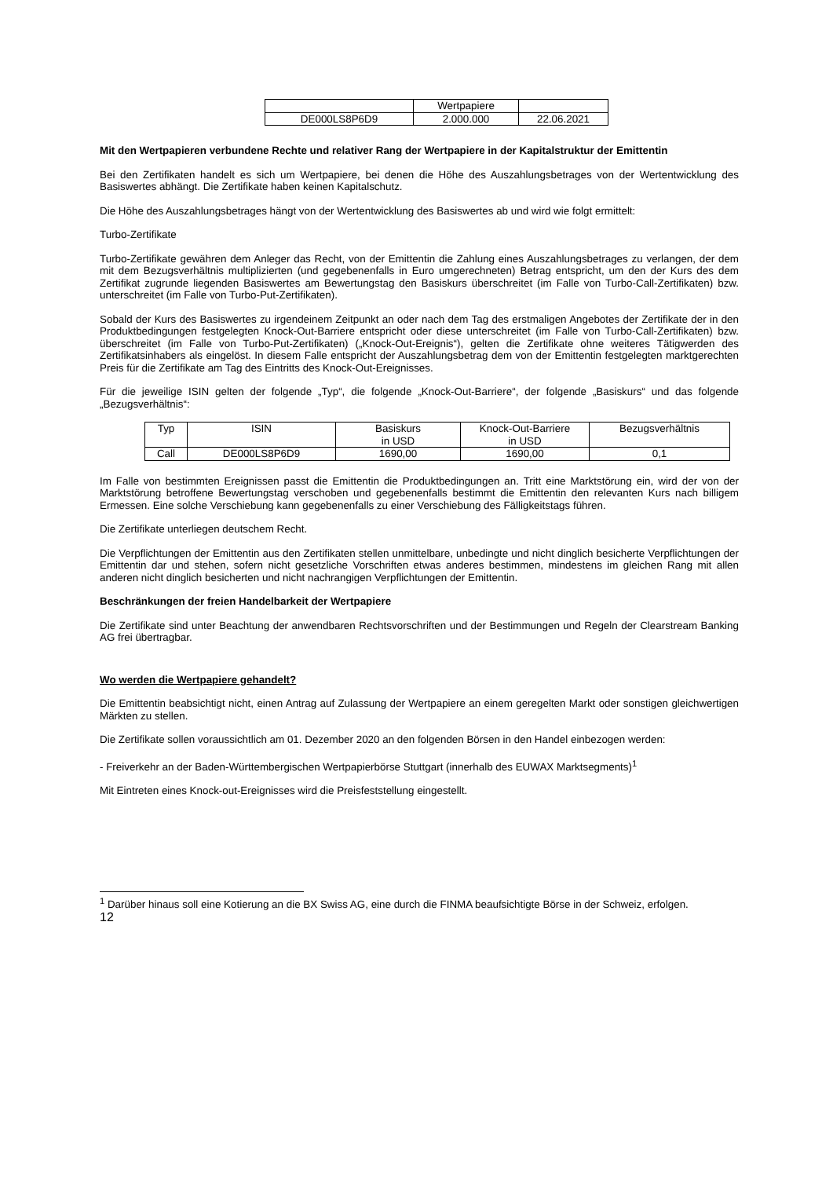| | Wertpapiere | |
| DE000LS8P6D9 | 2.000.000 | 22.06.2021 |
Mit den Wertpapieren verbundene Rechte und relativer Rang der Wertpapiere in der Kapitalstruktur der Emittentin
Bei den Zertifikaten handelt es sich um Wertpapiere, bei denen die Höhe des Auszahlungsbetrages von der Wertentwicklung des Basiswertes abhängt. Die Zertifikate haben keinen Kapitalschutz.
Die Höhe des Auszahlungsbetrages hängt von der Wertentwicklung des Basiswertes ab und wird wie folgt ermittelt:
Turbo-Zertifikate
Turbo-Zertifikate gewähren dem Anleger das Recht, von der Emittentin die Zahlung eines Auszahlungsbetrages zu verlangen, der dem mit dem Bezugsverhältnis multiplizierten (und gegebenenfalls in Euro umgerechneten) Betrag entspricht, um den der Kurs des dem Zertifikat zugrunde liegenden Basiswertes am Bewertungstag den Basiskurs überschreitet (im Falle von Turbo-Call-Zertifikaten) bzw. unterschreitet (im Falle von Turbo-Put-Zertifikaten).
Sobald der Kurs des Basiswertes zu irgendeinem Zeitpunkt an oder nach dem Tag des erstmaligen Angebotes der Zertifikate der in den Produktbedingungen festgelegten Knock-Out-Barriere entspricht oder diese unterschreitet (im Falle von Turbo-Call-Zertifikaten) bzw. überschreitet (im Falle von Turbo-Put-Zertifikaten) („Knock-Out-Ereignis“), gelten die Zertifikate ohne weiteres Tätigwerden des Zertifikatsinhabers als eingelöst. In diesem Falle entspricht der Auszahlungsbetrag dem von der Emittentin festgelegten marktgerechten Preis für die Zertifikate am Tag des Eintritts des Knock-Out-Ereignisses.
Für die jeweilige ISIN gelten der folgende „Typ“, die folgende „Knock-Out-Barriere“, der folgende „Basiskurs“ und das folgende „Bezugsverhältnis“:
| Typ | ISIN | Basiskurs in USD | Knock-Out-Barriere in USD | Bezugsverhältnis |
| Call | DE000LS8P6D9 | 1690,00 | 1690,00 | 0,1 |
Im Falle von bestimmten Ereignissen passt die Emittentin die Produktbedingungen an. Tritt eine Marktstörung ein, wird der von der Marktstörung betroffene Bewertungstag verschoben und gegebenenfalls bestimmt die Emittentin den relevanten Kurs nach billigem Ermessen. Eine solche Verschiebung kann gegebenenfalls zu einer Verschiebung des Fälligkeitstags führen.
Die Zertifikate unterliegen deutschem Recht.
Die Verpflichtungen der Emittentin aus den Zertifikaten stellen unmittelbare, unbedingte und nicht dinglich besicherte Verpflichtungen der Emittentin dar und stehen, sofern nicht gesetzliche Vorschriften etwas anderes bestimmen, mindestens im gleichen Rang mit allen anderen nicht dinglich besicherten und nicht nachrangigen Verpflichtungen der Emittentin.
Beschränkungen der freien Handelbarkeit der Wertpapiere
Die Zertifikate sind unter Beachtung der anwendbaren Rechtsvorschriften und der Bestimmungen und Regeln der Clearstream Banking AG frei übertragbar.
Wo werden die Wertpapiere gehandelt?
Die Emittentin beabsichtigt nicht, einen Antrag auf Zulassung der Wertpapiere an einem geregelten Markt oder sonstigen gleichwertigen Märkten zu stellen.
Die Zertifikate sollen voraussichtlich am 01. Dezember 2020 an den folgenden Börsen in den Handel einbezogen werden:
- Freiverkehr an der Baden-Württembergischen Wertpapierbörse Stuttgart (innerhalb des EUWAX Marktsegments)<sup>1</sup>
Mit Eintreten eines Knock-out-Ereignisses wird die Preisfeststellung eingestellt.
<sup>1</sup> Darüber hinaus soll eine Kotierung an die BX Swiss AG, eine durch die FINMA beaufsichtigte Börse in der Schweiz, erfolgen.
12